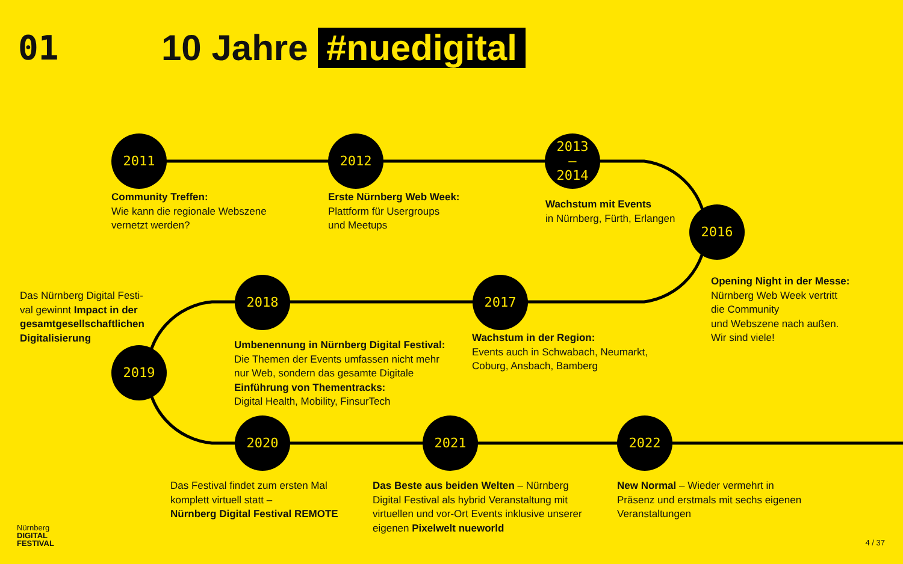01 10 Jahre #nuedigital
2011
Community Treffen:
Wie kann die regionale Webszene
vernetzt werden?
2012
Erste Nürnberg Web Week:
Plattform für Usergroups
und Meetups
2013
–
2014
Wachstum mit Events
in Nürnberg, Fürth, Erlangen
2016
Opening Night in der Messe:
Nürnberg Web Week vertritt
die Community
und Webszene nach außen.
Wir sind viele!
2017
Wachstum in der Region:
Events auch in Schwabach, Neumarkt,
Coburg, Ansbach, Bamberg
2018
Umbenennung in Nürnberg Digital Festival:
Die Themen der Events umfassen nicht mehr
nur Web, sondern das gesamte Digitale
Einführung von Thementracks:
Digital Health, Mobility, FinsurTech
Das Nürnberg Digital Festi-
val gewinnt Impact in der
gesamtgesellschaftlichen
Digitalisierung
2019
2020
Das Festival findet zum ersten Mal
komplett virtuell statt –
Nürnberg Digital Festival REMOTE
2021
Das Beste aus beiden Welten – Nürnberg
Digital Festival als hybrid Veranstaltung mit
virtuellen und vor-Ort Events inklusive unserer
eigenen Pixelwelt nueworld
2022
New Normal – Wieder vermehrt in
Präsenz und erstmals mit sechs eigenen
Veranstaltungen
Nürnberg
DIGITAL
FESTIVAL
4 / 37